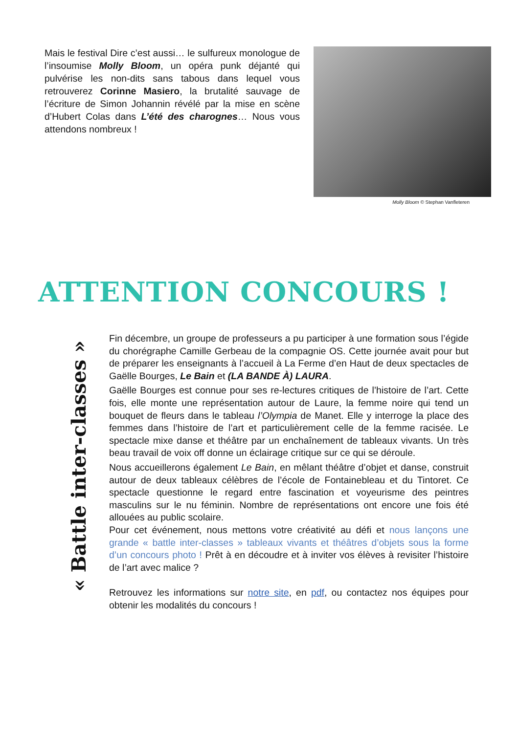Mais le festival Dire c’est aussi… le sulfureux monologue de l’insoumise Molly Bloom, un opéra punk déjanté qui pulvérise les non-dits sans tabous dans lequel vous retrouverez Corinne Masiero, la brutalité sauvage de l’écriture de Simon Johannin révélé par la mise en scène d’Hubert Colas dans L’été des charognes… Nous vous attendons nombreux !
Molly Bloom © Stephan Vanfleteren
ATTENTION CONCOURS !
« Battle inter-classes »
Fin décembre, un groupe de professeurs a pu participer à une formation sous l’égide du chorégraphe Camille Gerbeau de la compagnie OS. Cette journée avait pour but de préparer les enseignants à l’accueil à La Ferme d’en Haut de deux spectacles de Gaëlle Bourges, Le Bain et (LA BANDE À) LAURA.
Gaëlle Bourges est connue pour ses re-lectures critiques de l’histoire de l’art. Cette fois, elle monte une représentation autour de Laure, la femme noire qui tend un bouquet de fleurs dans le tableau l’Olympia de Manet. Elle y interroge la place des femmes dans l’histoire de l’art et particulièrement celle de la femme racisée. Le spectacle mixe danse et théâtre par un enchaînement de tableaux vivants. Un très beau travail de voix off donne un éclairage critique sur ce qui se déroule.
Nous accueillerons également Le Bain, en mêlant théâtre d’objet et danse, construit autour de deux tableaux célèbres de l’école de Fontainebleau et du Tintoret. Ce spectacle questionne le regard entre fascination et voyeurisme des peintres masculins sur le nu féminin. Nombre de représentations ont encore une fois été allouées au public scolaire.
Pour cet événement, nous mettons votre créativité au défi et nous lançons une grande « battle inter-classes » tableaux vivants et théâtres d’objets sous la forme d’un concours photo ! Prêt à en découdre et à inviter vos élèves à revisiter l’histoire de l’art avec malice ?
Retrouvez les informations sur notre site, en pdf, ou contactez nos équipes pour obtenir les modalités du concours !